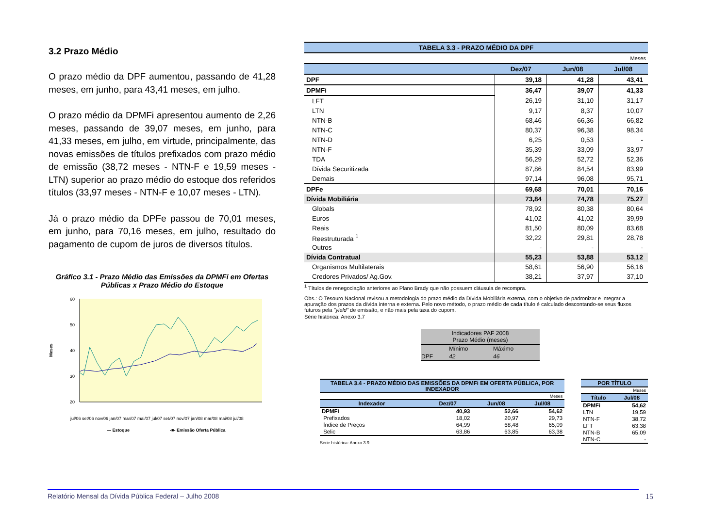3.2 Prazo Médio
O prazo médio da DPF aumentou, passando de 41,28 meses, em junho, para 43,41 meses, em julho.
O prazo médio da DPMFi apresentou aumento de 2,26 meses, passando de 39,07 meses, em junho, para 41,33 meses, em julho, em virtude, principalmente, das novas emissões de títulos prefixados com prazo médio de emissão (38,72 meses - NTN-F e 19,59 meses - LTN) superior ao prazo médio do estoque dos referidos títulos (33,97 meses - NTN-F e 10,07 meses - LTN).
Já o prazo médio da DPFe passou de 70,01 meses, em junho, para 70,16 meses, em julho, resultado do pagamento de cupom de juros de diversos títulos.
Gráfico 3.1 - Prazo Médio das Emissões da DPMFi em Ofertas Públicas x Prazo Médio do Estoque
Meses
60
50
40
30
20
jul/06 set/06 nov/06 jan/07 mar/07 mai/07 jul/07 set/07 nov/07 jan/08 mar/08 mai/08 jul/08
— Estoque
-■- Emissão Oferta Pública
| TABELA 3.3 - PRAZO MÉDIO DA DPF | | | |
| Meses | | | |
| | Dez/07 | Jun/08 | Jul/08 |
| DPF | 39,18 | 41,28 | 43,41 |
| DPMFi | 36,47 | 39,07 | 41,33 |
| LFT | 26,19 | 31,10 | 31,17 |
| LTN | 9,17 | 8,37 | 10,07 |
| NTN-B | 68,46 | 66,36 | 66,82 |
| NTN-C | 80,37 | 96,38 | 98,34 |
| NTN-D | 6,25 | 0,53 | - |
| NTN-F | 35,39 | 33,09 | 33,97 |
| TDA | 56,29 | 52,72 | 52,36 |
| Dívida Securitizada | 87,86 | 84,54 | 83,99 |
| Demais | 97,14 | 96,08 | 95,71 |
| DPFe | 69,68 | 70,01 | 70,16 |
| Dívida Mobiliária | 73,84 | 74,78 | 75,27 |
| Globals | 78,92 | 80,38 | 80,64 |
| Euros | 41,02 | 41,02 | 39,99 |
| Reais | 81,50 | 80,09 | 83,68 |
| Reestruturada <sup>1</sup> | 32,22 | 29,81 | 28,78 |
| Outros | - | - | - |
| Dívida Contratual | 55,23 | 53,88 | 53,12 |
| Organismos Multilaterais | 58,61 | 56,90 | 56,16 |
| Credores Privados/ Ag.Gov. | 38,21 | 37,97 | 37,10 |
<sup>1</sup> Títulos de renegociação anteriores ao Plano Brady que não possuem cláusula de recompra.
Obs.: O Tesouro Nacional revisou a metodologia do prazo médio da Dívida Mobiliária externa, com o objetivo de padronizar e integrar a apuração dos prazos da dívida interna e externa. Pelo novo método, o prazo médio de cada título é calculado descontando-se seus fluxos futuros pela "yield" de emissão, e não mais pela taxa do cupom.
Série histórica: Anexo 3.7
| Indicadores PAF 2008 Prazo Médio (meses) | | |
| | Mínimo | Máximo |
| DPF | 42 | 46 |
| TABELA 3.4 - PRAZO MÉDIO DAS EMISSÕES DA DPMFi EM OFERTA PÚBLICA, POR INDEXADOR | | | |
| Meses | | | |
| Indexador | Dez/07 | Jun/08 | Jul/08 |
| DPMFi | 40,93 | 52,66 | 54,62 |
| Prefixados | 18,02 | 20,97 | 29,73 |
| Índice de Preços | 64,99 | 68,48 | 65,09 |
| Selic | 63,86 | 63,85 | 63,38 |
Série histórica: Anexo 3.9
| POR TÍTULO | |
| Meses | |
| Título | Jul/08 |
| DPMFi | 54,62 |
| LTN | 19,59 |
| NTN-F | 38,72 |
| LFT | 63,38 |
| NTN-B | 65,09 |
| NTN-C | - |
Relatório Mensal da Dívida Pública Federal – Julho 2008 15